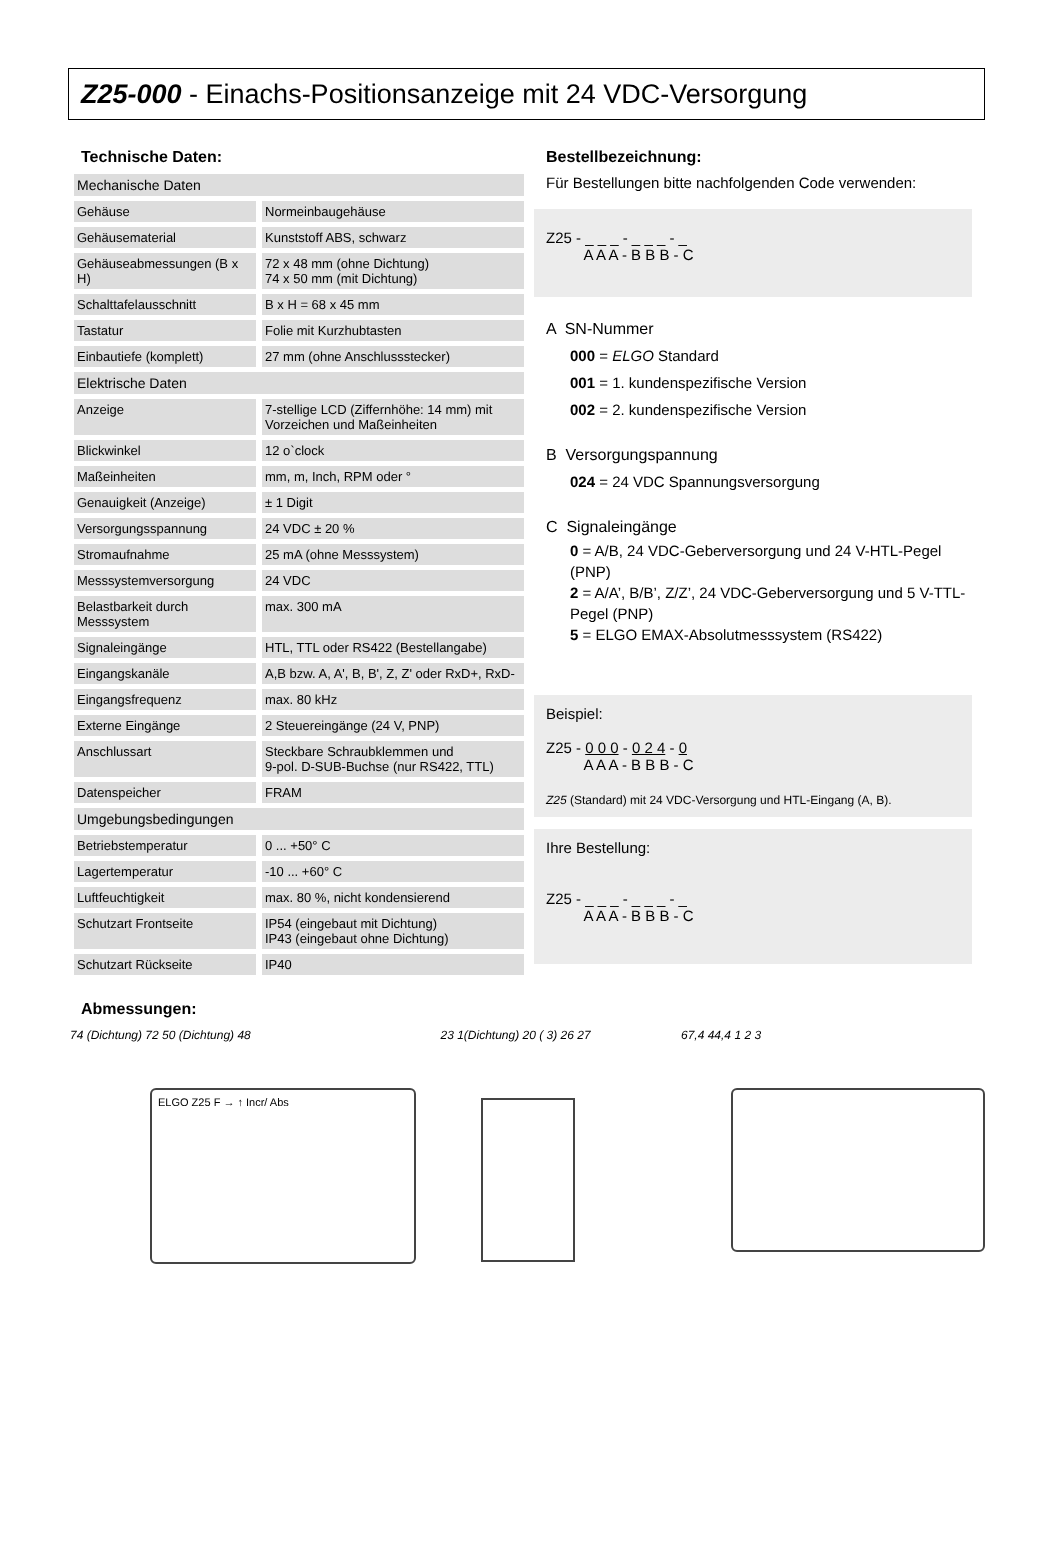Z25-000 - Einachs-Positionsanzeige mit 24 VDC-Versorgung
Technische Daten:
| Mechanische Daten | |
| Gehäuse | Normeinbaugehäuse |
| Gehäusematerial | Kunststoff ABS, schwarz |
| Gehäuseabmessungen (B x H) | 72 x 48 mm (ohne Dichtung) 74 x 50 mm (mit Dichtung) |
| Schalttafelausschnitt | B x H = 68 x 45 mm |
| Tastatur | Folie mit Kurzhubtasten |
| Einbautiefe (komplett) | 27 mm (ohne Anschlussstecker) |
| Elektrische Daten | |
| Anzeige | 7-stellige LCD (Ziffernhöhe: 14 mm) mit Vorzeichen und Maßeinheiten |
| Blickwinkel | 12 o`clock |
| Maßeinheiten | mm, m, Inch, RPM oder ° |
| Genauigkeit (Anzeige) | ± 1 Digit |
| Versorgungsspannung | 24 VDC ± 20 % |
| Stromaufnahme | 25 mA (ohne Messsystem) |
| Messsystemversorgung | 24 VDC |
| Belastbarkeit durch Messsystem | max. 300 mA |
| Signaleingänge | HTL, TTL oder RS422 (Bestellangabe) |
| Eingangskanäle | A,B bzw. A, A', B, B', Z, Z' oder RxD+, RxD- |
| Eingangsfrequenz | max. 80 kHz |
| Externe Eingänge | 2 Steuereingänge (24 V, PNP) |
| Anschlussart | Steckbare Schraubklemmen und 9-pol. D-SUB-Buchse (nur RS422, TTL) |
| Datenspeicher | FRAM |
| Umgebungsbedingungen | |
| Betriebstemperatur | 0 ... +50° C |
| Lagertemperatur | -10 ... +60° C |
| Luftfeuchtigkeit | max. 80 %, nicht kondensierend |
| Schutzart Frontseite | IP54 (eingebaut mit Dichtung) IP43 (eingebaut ohne Dichtung) |
| Schutzart Rückseite | IP40 |
Bestellbezeichnung:
Für Bestellungen bitte nachfolgenden Code verwenden:
Z25 - _ _ _ - _ _ _ - _
A A A - B B B - C
A SN-Nummer
000 = ELGO Standard
001 = 1. kundenspezifische Version
002 = 2. kundenspezifische Version
B Versorgungspannung
024 = 24 VDC Spannungsversorgung
C Signaleingänge
0 = A/B, 24 VDC-Geberversorgung und 24 V-HTL-Pegel (PNP)
2 = A/A’, B/B’, Z/Z’, 24 VDC-Geberversorgung und 5 V-TTL-Pegel (PNP)
5 = ELGO EMAX-Absolutmesssystem (RS422)
Beispiel:
Z25 - 0 0 0 - 0 2 4 - 0
A A A - B B B - C
Z25 (Standard) mit 24 VDC-Versorgung und HTL-Eingang (A, B).
Ihre Bestellung:
Z25 - _ _ _ - _ _ _ - _
A A A - B B B - C
Abmessungen:
74 (Dichtung) 72 50 (Dichtung) 48
ELGO Z25 F → ↑ Incr/ Abs
23 1(Dichtung) 20 ( 3) 26 27
67,4 44,4 1 2 3